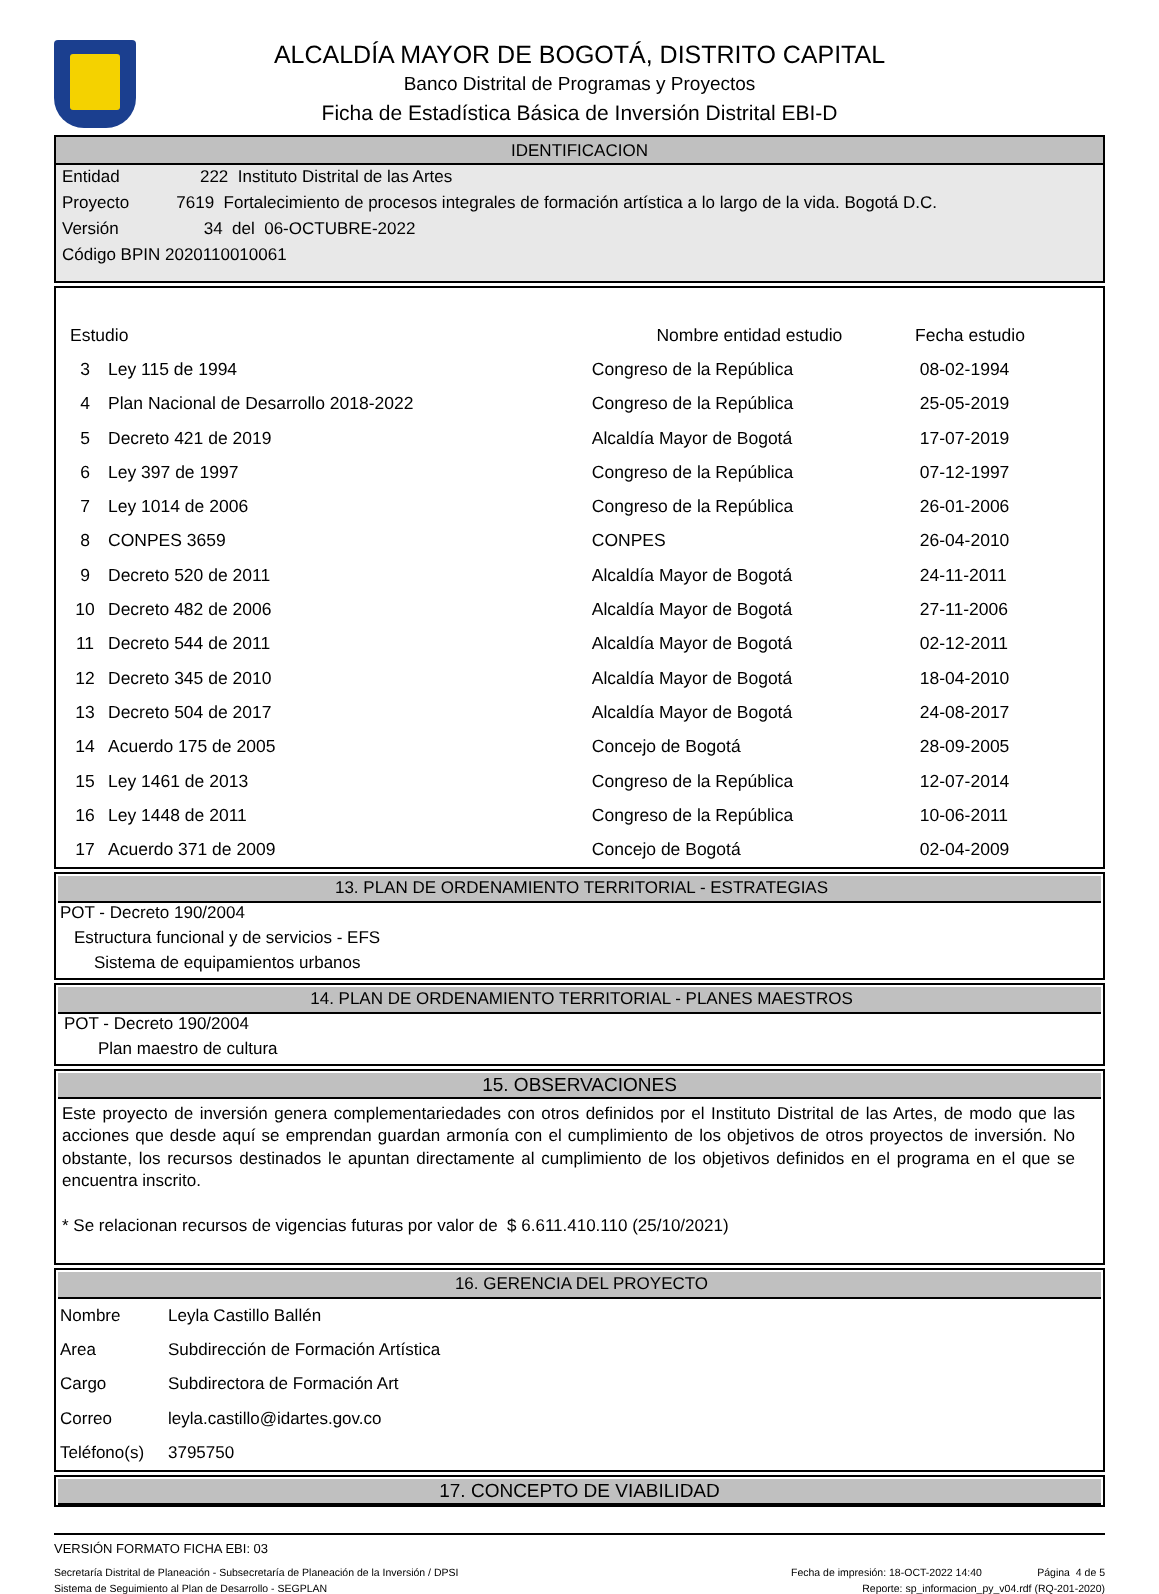ALCALDÍA MAYOR DE BOGOTÁ, DISTRITO CAPITAL
Banco Distrital de Programas y Proyectos
Ficha de Estadística Básica de Inversión Distrital EBI-D
IDENTIFICACION
Entidad 222 Instituto Distrital de las Artes
Proyecto 7619 Fortalecimiento de procesos integrales de formación artística a lo largo de la vida. Bogotá D.C.
Versión 34 del 06-OCTUBRE-2022
Código BPIN 2020110010061
| Estudio | | Nombre entidad estudio | Fecha estudio |
| --- | --- | --- | --- |
| 3 | Ley 115 de 1994 | Congreso de la República | 08-02-1994 |
| 4 | Plan Nacional de Desarrollo 2018-2022 | Congreso de la República | 25-05-2019 |
| 5 | Decreto 421 de 2019 | Alcaldía Mayor de Bogotá | 17-07-2019 |
| 6 | Ley 397 de 1997 | Congreso de la República | 07-12-1997 |
| 7 | Ley 1014 de 2006 | Congreso de la República | 26-01-2006 |
| 8 | CONPES 3659 | CONPES | 26-04-2010 |
| 9 | Decreto 520 de 2011 | Alcaldía Mayor de Bogotá | 24-11-2011 |
| 10 | Decreto 482 de 2006 | Alcaldía Mayor de Bogotá | 27-11-2006 |
| 11 | Decreto 544 de 2011 | Alcaldía Mayor de Bogotá | 02-12-2011 |
| 12 | Decreto 345 de 2010 | Alcaldía Mayor de Bogotá | 18-04-2010 |
| 13 | Decreto 504 de 2017 | Alcaldía Mayor de Bogotá | 24-08-2017 |
| 14 | Acuerdo 175 de 2005 | Concejo de Bogotá | 28-09-2005 |
| 15 | Ley 1461 de 2013 | Congreso de la República | 12-07-2014 |
| 16 | Ley 1448 de 2011 | Congreso de la República | 10-06-2011 |
| 17 | Acuerdo 371 de 2009 | Concejo de Bogotá | 02-04-2009 |
13. PLAN DE ORDENAMIENTO TERRITORIAL - ESTRATEGIAS
POT - Decreto 190/2004
Estructura funcional y de servicios - EFS
Sistema de equipamientos urbanos
14. PLAN DE ORDENAMIENTO TERRITORIAL - PLANES MAESTROS
POT - Decreto 190/2004
Plan maestro de cultura
15. OBSERVACIONES
Este proyecto de inversión genera complementariedades con otros definidos por el Instituto Distrital de las Artes, de modo que las acciones que desde aquí se emprendan guardan armonía con el cumplimiento de los objetivos de otros proyectos de inversión. No obstante, los recursos destinados le apuntan directamente al cumplimiento de los objetivos definidos en el programa en el que se encuentra inscrito.
* Se relacionan recursos de vigencias futuras por valor de $ 6.611.410.110 (25/10/2021)
16. GERENCIA DEL PROYECTO
| Nombre | Leyla Castillo Ballén |
| Area | Subdirección de Formación Artística |
| Cargo | Subdirectora de Formación Art |
| Correo | leyla.castillo@idartes.gov.co |
| Teléfono(s) | 3795750 |
17. CONCEPTO DE VIABILIDAD
VERSIÓN FORMATO FICHA EBI: 03
Secretaría Distrital de Planeación - Subsecretaría de Planeación de la Inversión / DPSI Fecha de impresión: 18-OCT-2022 14:40 Página 4 de 5
Sistema de Seguimiento al Plan de Desarrollo - SEGPLAN Reporte: sp_informacion_py_v04.rdf (RQ-201-2020)